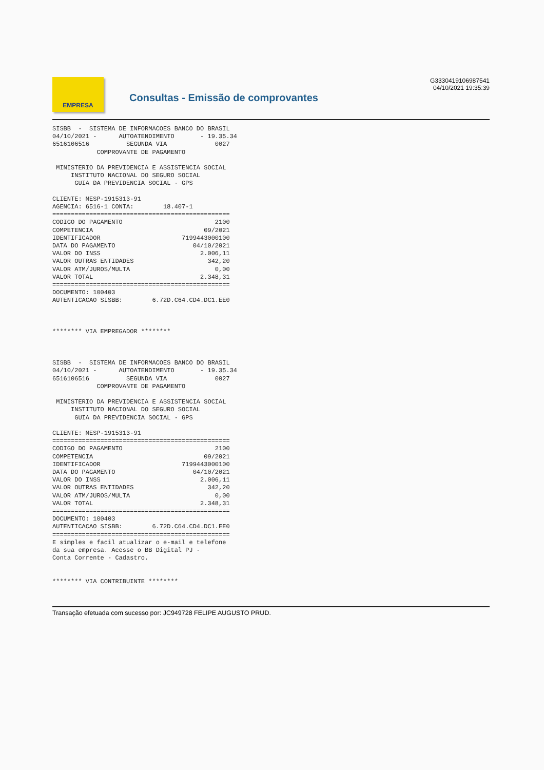EMPRESA
Consultas - Emissão de comprovantes
G3330419106987541
04/10/2021 19:35:39
SISBB  -  SISTEMA DE INFORMACOES BANCO DO BRASIL
04/10/2021 -      AUTOATENDIMENTO       - 19.35.34
6516106516          SEGUNDA VIA             0027
            COMPROVANTE DE PAGAMENTO

 MINISTERIO DA PREVIDENCIA E ASSISTENCIA SOCIAL
     INSTITUTO NACIONAL DO SEGURO SOCIAL
      GUIA DA PREVIDENCIA SOCIAL - GPS

CLIENTE: MESP-1915313-91
AGENCIA: 6516-1 CONTA:        18.407-1
================================================
CODIGO DO PAGAMENTO                         2100
COMPETENCIA                              09/2021
IDENTIFICADOR                      7199443000100
DATA DO PAGAMENTO                     04/10/2021
VALOR DO INSS                           2.006,11
VALOR OUTRAS ENTIDADES                    342,20
VALOR ATM/JUROS/MULTA                       0,00
VALOR TOTAL                             2.348,31
================================================
DOCUMENTO: 100403
AUTENTICACAO SISBB:        6.72D.C64.CD4.DC1.EE0



******** VIA EMPREGADOR ********



SISBB  -  SISTEMA DE INFORMACOES BANCO DO BRASIL
04/10/2021 -      AUTOATENDIMENTO       - 19.35.34
6516106516          SEGUNDA VIA             0027
            COMPROVANTE DE PAGAMENTO

 MINISTERIO DA PREVIDENCIA E ASSISTENCIA SOCIAL
     INSTITUTO NACIONAL DO SEGURO SOCIAL
      GUIA DA PREVIDENCIA SOCIAL - GPS

CLIENTE: MESP-1915313-91
================================================
CODIGO DO PAGAMENTO                         2100
COMPETENCIA                              09/2021
IDENTIFICADOR                      7199443000100
DATA DO PAGAMENTO                     04/10/2021
VALOR DO INSS                           2.006,11
VALOR OUTRAS ENTIDADES                    342,20
VALOR ATM/JUROS/MULTA                       0,00
VALOR TOTAL                             2.348,31
================================================
DOCUMENTO: 100403
AUTENTICACAO SISBB:        6.72D.C64.CD4.DC1.EE0
================================================
E simples e facil atualizar o e-mail e telefone
da sua empresa. Acesse o BB Digital PJ -
Conta Corrente - Cadastro.


******** VIA CONTRIBUINTE ********
Transação efetuada com sucesso por: JC949728 FELIPE AUGUSTO PRUD.